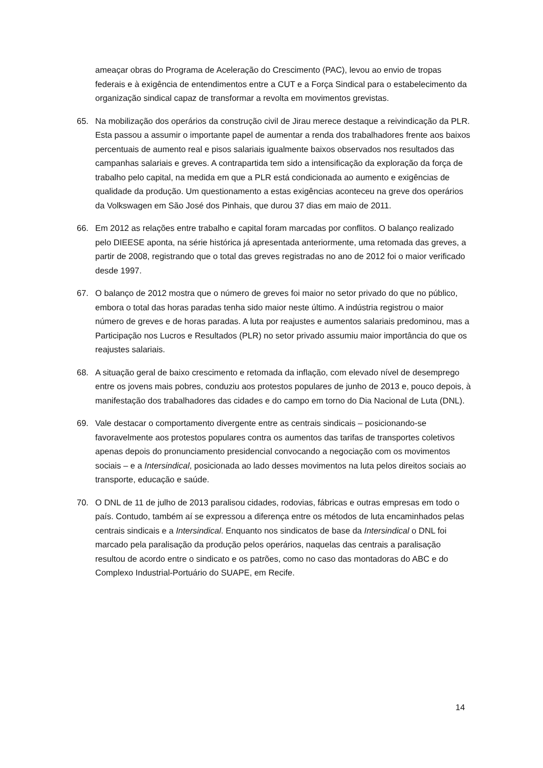ameaçar obras do Programa de Aceleração do Crescimento (PAC), levou ao envio de tropas federais e à exigência de entendimentos entre a CUT e a Força Sindical para o estabelecimento da organização sindical capaz de transformar a revolta em movimentos grevistas.
65. Na mobilização dos operários da construção civil de Jirau merece destaque a reivindicação da PLR. Esta passou a assumir o importante papel de aumentar a renda dos trabalhadores frente aos baixos percentuais de aumento real e pisos salariais igualmente baixos observados nos resultados das campanhas salariais e greves. A contrapartida tem sido a intensificação da exploração da força de trabalho pelo capital, na medida em que a PLR está condicionada ao aumento e exigências de qualidade da produção. Um questionamento a estas exigências aconteceu na greve dos operários da Volkswagen em São José dos Pinhais, que durou 37 dias em maio de 2011.
66. Em 2012 as relações entre trabalho e capital foram marcadas por conflitos. O balanço realizado pelo DIEESE aponta, na série histórica já apresentada anteriormente, uma retomada das greves, a partir de 2008, registrando que o total das greves registradas no ano de 2012 foi o maior verificado desde 1997.
67. O balanço de 2012 mostra que o número de greves foi maior no setor privado do que no público, embora o total das horas paradas tenha sido maior neste último. A indústria registrou o maior número de greves e de horas paradas. A luta por reajustes e aumentos salariais predominou, mas a Participação nos Lucros e Resultados (PLR) no setor privado assumiu maior importância do que os reajustes salariais.
68. A situação geral de baixo crescimento e retomada da inflação, com elevado nível de desemprego entre os jovens mais pobres, conduziu aos protestos populares de junho de 2013 e, pouco depois, à manifestação dos trabalhadores das cidades e do campo em torno do Dia Nacional de Luta (DNL).
69. Vale destacar o comportamento divergente entre as centrais sindicais – posicionando-se favoravelmente aos protestos populares contra os aumentos das tarifas de transportes coletivos apenas depois do pronunciamento presidencial convocando a negociação com os movimentos sociais – e a Intersindical, posicionada ao lado desses movimentos na luta pelos direitos sociais ao transporte, educação e saúde.
70. O DNL de 11 de julho de 2013 paralisou cidades, rodovias, fábricas e outras empresas em todo o país. Contudo, também aí se expressou a diferença entre os métodos de luta encaminhados pelas centrais sindicais e a Intersindical. Enquanto nos sindicatos de base da Intersindical o DNL foi marcado pela paralisação da produção pelos operários, naquelas das centrais a paralisação resultou de acordo entre o sindicato e os patrões, como no caso das montadoras do ABC e do Complexo Industrial-Portuário do SUAPE, em Recife.
14